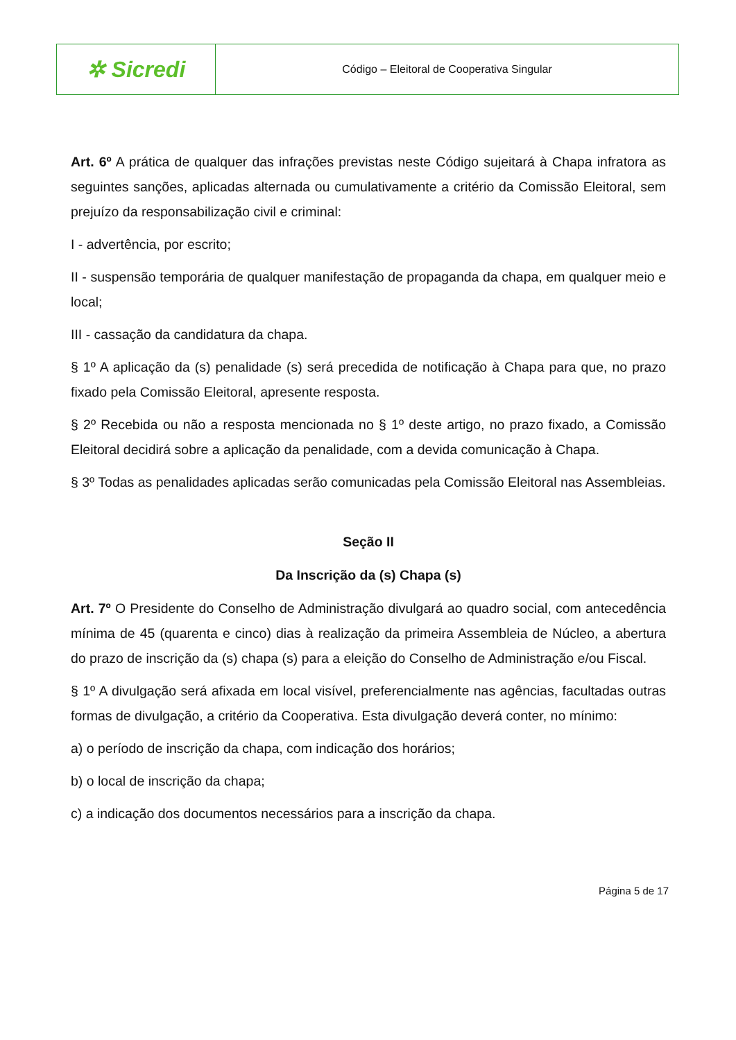| ✲ Sicredi | Código – Eleitoral de Cooperativa Singular |
Art. 6º A prática de qualquer das infrações previstas neste Código sujeitará à Chapa infratora as seguintes sanções, aplicadas alternada ou cumulativamente a critério da Comissão Eleitoral, sem prejuízo da responsabilização civil e criminal:
I - advertência, por escrito;
II - suspensão temporária de qualquer manifestação de propaganda da chapa, em qualquer meio e local;
III - cassação da candidatura da chapa.
§ 1º A aplicação da (s) penalidade (s) será precedida de notificação à Chapa para que, no prazo fixado pela Comissão Eleitoral, apresente resposta.
§ 2º Recebida ou não a resposta mencionada no § 1º deste artigo, no prazo fixado, a Comissão Eleitoral decidirá sobre a aplicação da penalidade, com a devida comunicação à Chapa.
§ 3º Todas as penalidades aplicadas serão comunicadas pela Comissão Eleitoral nas Assembleias.
Seção II
Da Inscrição da (s) Chapa (s)
Art. 7º O Presidente do Conselho de Administração divulgará ao quadro social, com antecedência mínima de 45 (quarenta e cinco) dias à realização da primeira Assembleia de Núcleo, a abertura do prazo de inscrição da (s) chapa (s) para a eleição do Conselho de Administração e/ou Fiscal.
§ 1º A divulgação será afixada em local visível, preferencialmente nas agências, facultadas outras formas de divulgação, a critério da Cooperativa. Esta divulgação deverá conter, no mínimo:
a) o período de inscrição da chapa, com indicação dos horários;
b) o local de inscrição da chapa;
c) a indicação dos documentos necessários para a inscrição da chapa.
Página 5 de 17